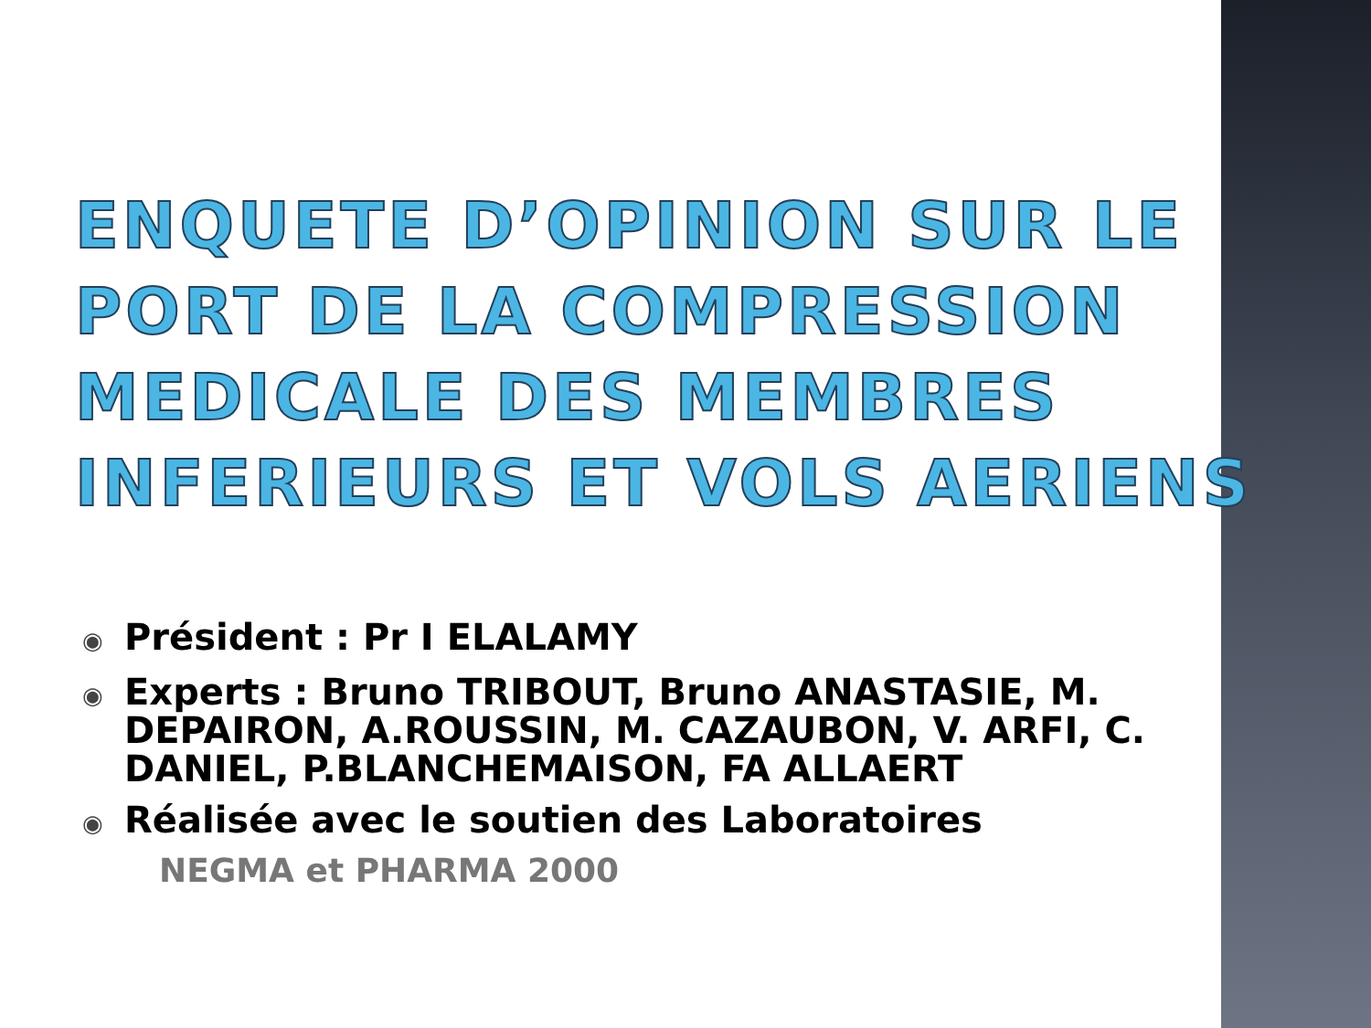ENQUETE D’OPINION SUR LE PORT DE LA COMPRESSION MEDICALE DES MEMBRES INFERIEURS ET VOLS AERIENS
◉ Président : Pr I ELALAMY
◉ Experts : Bruno TRIBOUT, Bruno ANASTASIE, M. DEPAIRON, A.ROUSSIN, M. CAZAUBON, V. ARFI, C. DANIEL, P.BLANCHEMAISON, FA ALLAERT
◉ Réalisée avec le soutien des Laboratoires
NEGMA et PHARMA 2000